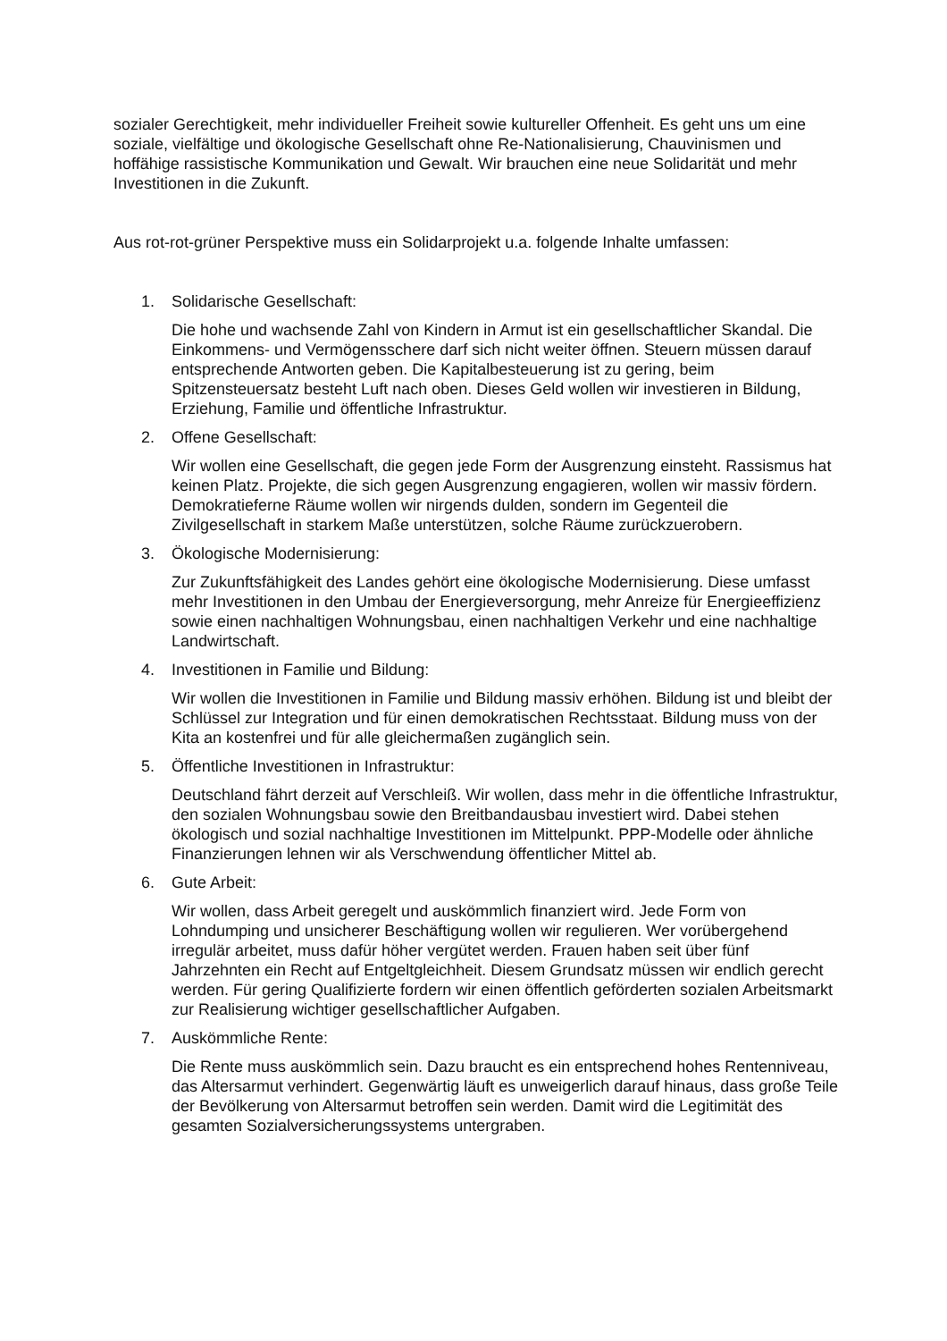sozialer Gerechtigkeit, mehr individueller Freiheit sowie kultureller Offenheit. Es geht uns um eine soziale, vielfältige und ökologische Gesellschaft ohne Re-Nationalisierung, Chauvinismen und hoffähige rassistische Kommunikation und Gewalt. Wir brauchen eine neue Solidarität und mehr Investitionen in die Zukunft.
Aus rot-rot-grüner Perspektive muss ein Solidarprojekt u.a. folgende Inhalte umfassen:
1. Solidarische Gesellschaft:
Die hohe und wachsende Zahl von Kindern in Armut ist ein gesellschaftlicher Skandal. Die Einkommens- und Vermögensschere darf sich nicht weiter öffnen. Steuern müssen darauf entsprechende Antworten geben. Die Kapitalbesteuerung ist zu gering, beim Spitzensteuersatz besteht Luft nach oben. Dieses Geld wollen wir investieren in Bildung, Erziehung, Familie und öffentliche Infrastruktur.
2. Offene Gesellschaft:
Wir wollen eine Gesellschaft, die gegen jede Form der Ausgrenzung einsteht. Rassismus hat keinen Platz. Projekte, die sich gegen Ausgrenzung engagieren, wollen wir massiv fördern. Demokratieferne Räume wollen wir nirgends dulden, sondern im Gegenteil die Zivilgesellschaft in starkem Maße unterstützen, solche Räume zurückzuerobern.
3. Ökologische Modernisierung:
Zur Zukunftsfähigkeit des Landes gehört eine ökologische Modernisierung. Diese umfasst mehr Investitionen in den Umbau der Energieversorgung, mehr Anreize für Energieeffizienz sowie einen nachhaltigen Wohnungsbau, einen nachhaltigen Verkehr und eine nachhaltige Landwirtschaft.
4. Investitionen in Familie und Bildung:
Wir wollen die Investitionen in Familie und Bildung massiv erhöhen. Bildung ist und bleibt der Schlüssel zur Integration und für einen demokratischen Rechtsstaat. Bildung muss von der Kita an kostenfrei und für alle gleichermaßen zugänglich sein.
5. Öffentliche Investitionen in Infrastruktur:
Deutschland fährt derzeit auf Verschleiß. Wir wollen, dass mehr in die öffentliche Infrastruktur, den sozialen Wohnungsbau sowie den Breitbandausbau investiert wird. Dabei stehen ökologisch und sozial nachhaltige Investitionen im Mittelpunkt. PPP-Modelle oder ähnliche Finanzierungen lehnen wir als Verschwendung öffentlicher Mittel ab.
6. Gute Arbeit:
Wir wollen, dass Arbeit geregelt und auskömmlich finanziert wird. Jede Form von Lohndumping und unsicherer Beschäftigung wollen wir regulieren. Wer vorübergehend irregulär arbeitet, muss dafür höher vergütet werden. Frauen haben seit über fünf Jahrzehnten ein Recht auf Entgeltgleichheit. Diesem Grundsatz müssen wir endlich gerecht werden. Für gering Qualifizierte fordern wir einen öffentlich geförderten sozialen Arbeitsmarkt zur Realisierung wichtiger gesellschaftlicher Aufgaben.
7. Auskömmliche Rente:
Die Rente muss auskömmlich sein. Dazu braucht es ein entsprechend hohes Rentenniveau, das Altersarmut verhindert. Gegenwärtig läuft es unweigerlich darauf hinaus, dass große Teile der Bevölkerung von Altersarmut betroffen sein werden. Damit wird die Legitimität des gesamten Sozialversicherungssystems untergraben.